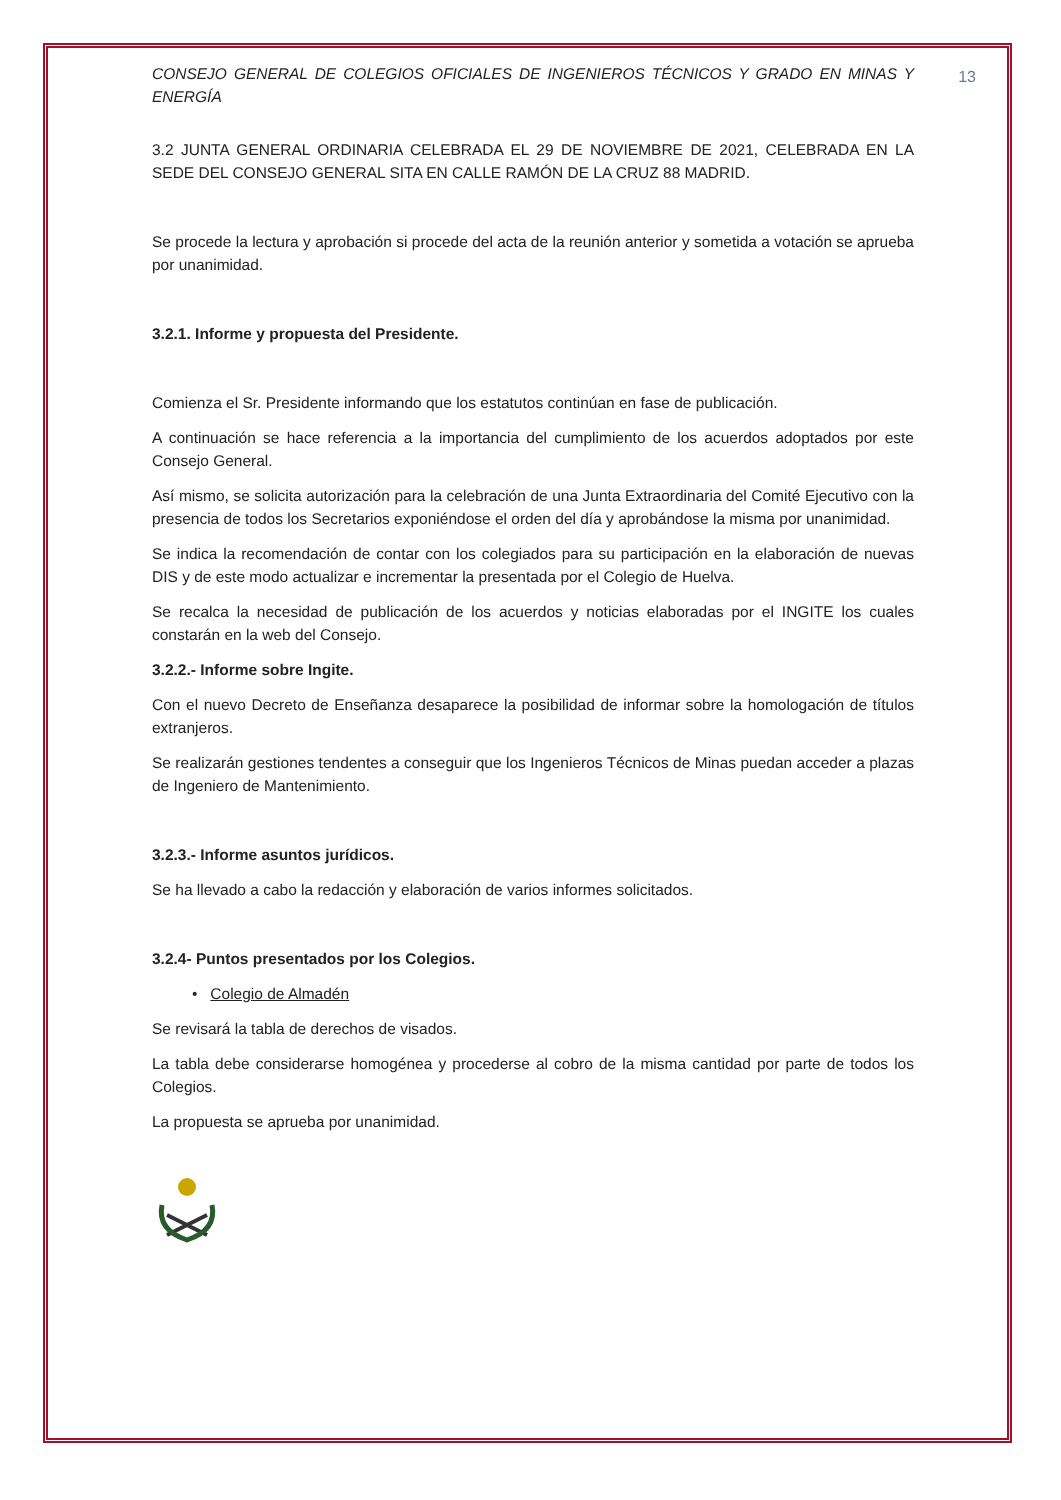13
CONSEJO GENERAL DE COLEGIOS OFICIALES DE INGENIEROS TÉCNICOS Y GRADO EN MINAS Y ENERGÍA
3.2 JUNTA GENERAL ORDINARIA CELEBRADA EL 29 DE NOVIEMBRE DE 2021, CELEBRADA EN LA SEDE DEL CONSEJO GENERAL SITA EN CALLE RAMÓN DE LA CRUZ 88 MADRID.
Se procede la lectura y aprobación si procede del acta de la reunión anterior y sometida a votación se aprueba por unanimidad.
3.2.1. Informe y propuesta del Presidente.
Comienza el Sr. Presidente informando que los estatutos continúan en fase de publicación.
A continuación se hace referencia a la importancia del cumplimiento de los acuerdos adoptados por este Consejo General.
Así mismo, se solicita autorización para la celebración de una Junta Extraordinaria del Comité Ejecutivo con la presencia de todos los Secretarios exponiéndose el orden del día y aprobándose la misma por unanimidad.
Se indica la recomendación de contar con los colegiados para su participación en la elaboración de nuevas DIS y de este modo actualizar e incrementar la presentada por el Colegio de Huelva.
Se recalca la necesidad de publicación de los acuerdos y noticias elaboradas por el INGITE los cuales constarán en la web del Consejo.
3.2.2.- Informe sobre Ingite.
Con el nuevo Decreto de Enseñanza desaparece la posibilidad de informar sobre la homologación de títulos extranjeros.
Se realizarán gestiones tendentes a conseguir que los Ingenieros Técnicos de Minas puedan acceder a plazas de Ingeniero de Mantenimiento.
3.2.3.- Informe asuntos jurídicos.
Se ha llevado a cabo la redacción y elaboración de varios informes solicitados.
3.2.4- Puntos presentados por los Colegios.
• Colegio de Almadén
Se revisará la tabla de derechos de visados.
La tabla debe considerarse homogénea y procederse al cobro de la misma cantidad por parte de todos los Colegios.
La propuesta se aprueba por unanimidad.